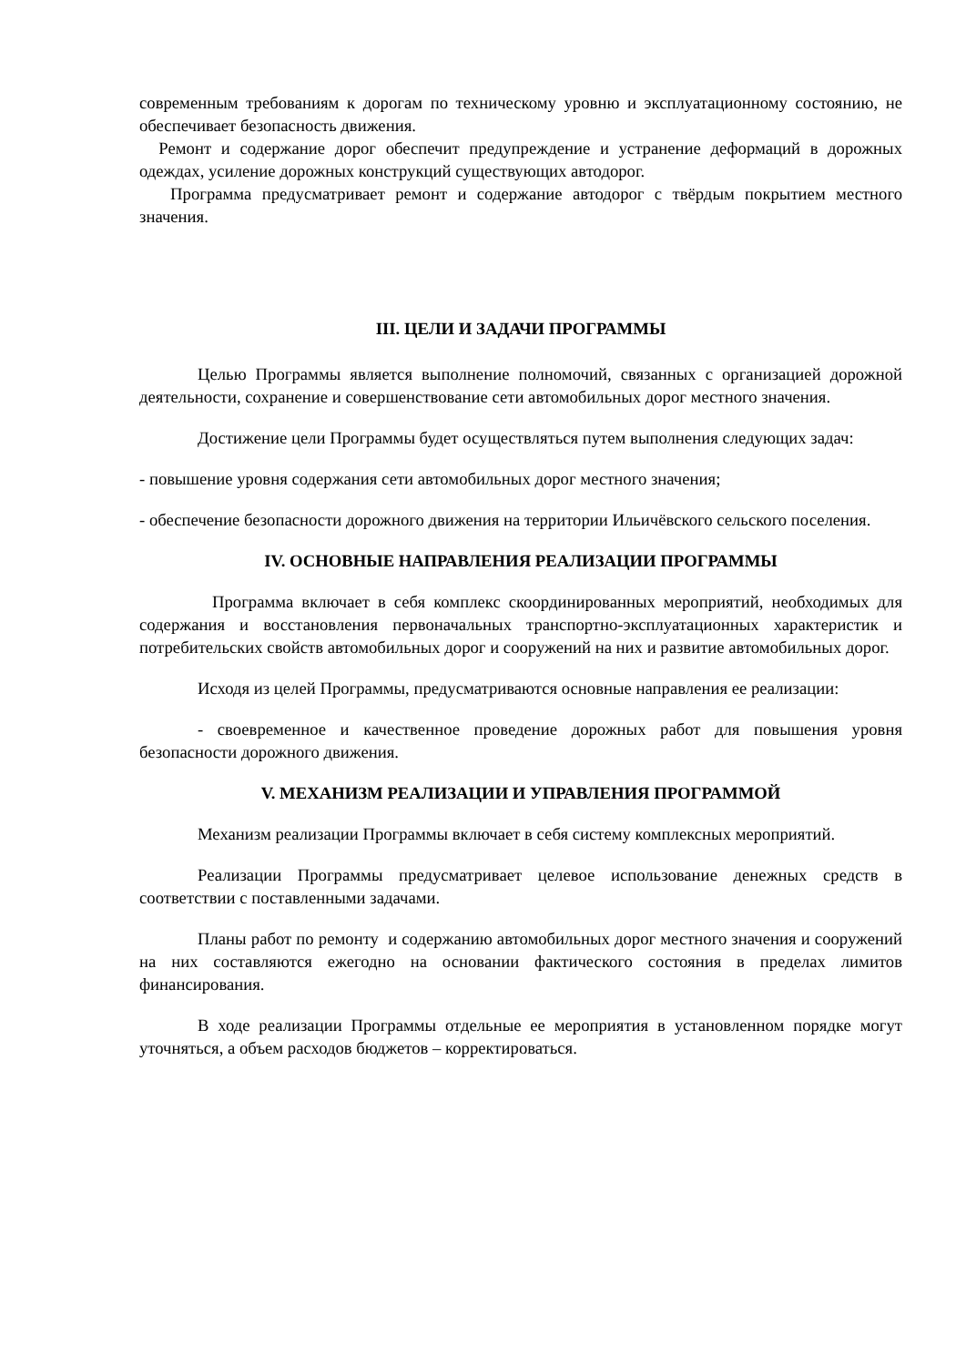современным требованиям к дорогам по техническому уровню и эксплуатационному состоянию, не обеспечивает безопасность движения.
Ремонт и содержание дорог обеспечит предупреждение и устранение деформаций в дорожных одеждах, усиление дорожных конструкций существующих автодорог.
Программа предусматривает ремонт и содержание автодорог с твёрдым покрытием местного значения.
III. ЦЕЛИ И ЗАДАЧИ ПРОГРАММЫ
Целью Программы является выполнение полномочий, связанных с организацией дорожной деятельности, сохранение и совершенствование сети автомобильных дорог местного значения.
Достижение цели Программы будет осуществляться путем выполнения следующих задач:
- повышение уровня содержания сети автомобильных дорог местного значения;
- обеспечение безопасности дорожного движения на территории Ильичёвского сельского поселения.
IV. ОСНОВНЫЕ НАПРАВЛЕНИЯ РЕАЛИЗАЦИИ ПРОГРАММЫ
Программа включает в себя комплекс скоординированных мероприятий, необходимых для содержания и восстановления первоначальных транспортно-эксплуатационных характеристик и потребительских свойств автомобильных дорог и сооружений на них и развитие автомобильных дорог.
Исходя из целей Программы, предусматриваются основные направления ее реализации:
- своевременное и качественное проведение дорожных работ для повышения уровня безопасности дорожного движения.
V. МЕХАНИЗМ РЕАЛИЗАЦИИ И УПРАВЛЕНИЯ ПРОГРАММОЙ
Механизм реализации Программы включает в себя систему комплексных мероприятий.
Реализации Программы предусматривает целевое использование денежных средств в соответствии с поставленными задачами.
Планы работ по ремонту и содержанию автомобильных дорог местного значения и сооружений на них составляются ежегодно на основании фактического состояния в пределах лимитов финансирования.
В ходе реализации Программы отдельные ее мероприятия в установленном порядке могут уточняться, а объем расходов бюджетов – корректироваться.